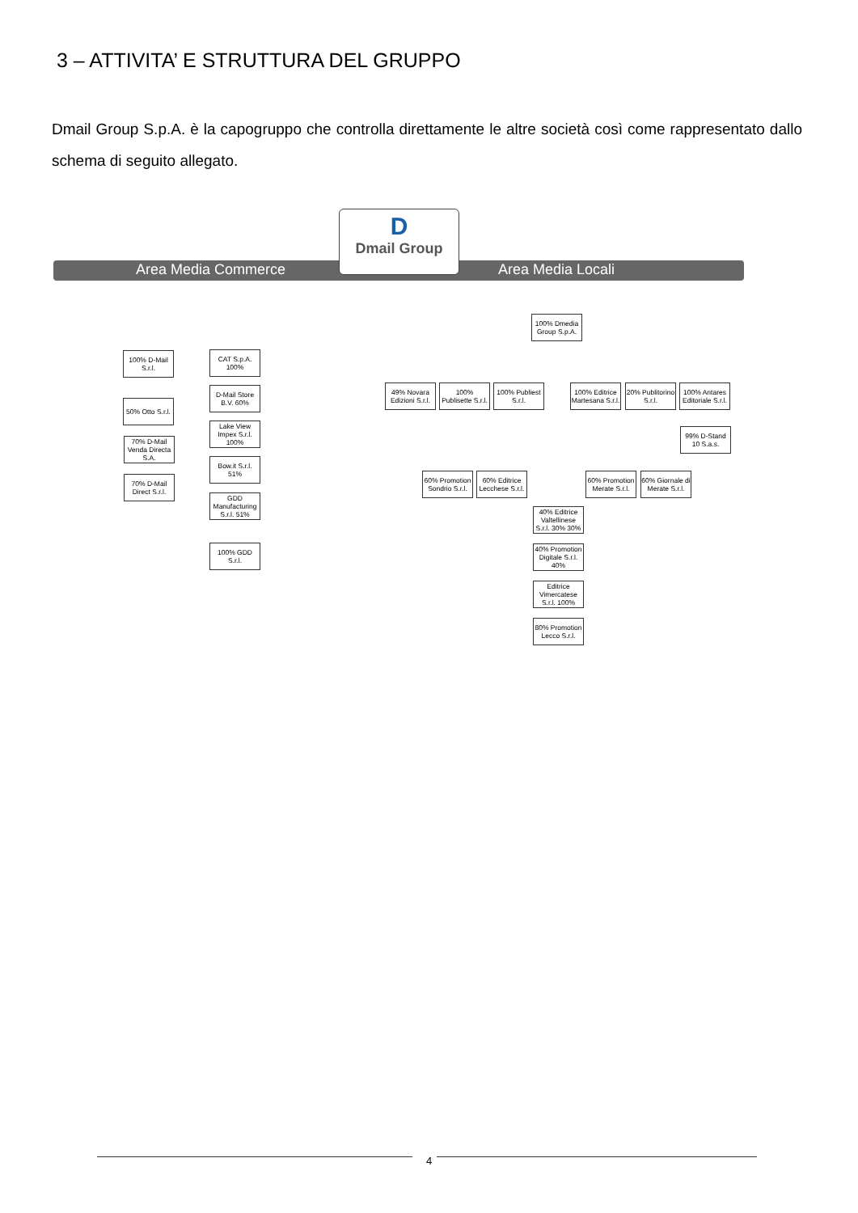3 – ATTIVITA’ E STRUTTURA DEL GRUPPO
Dmail Group S.p.A. è la capogruppo che controlla direttamente le altre società così come rappresentato dallo schema di seguito allegato.
Area Media Commerce Area Media Locali
D
Dmail Group
100% D-Mail S.r.l.
50% Otto S.r.l.
70% D-Mail Venda Directa S.A.
70% D-Mail Direct S.r.l.
CAT S.p.A. 100%
D-Mail Store B.V. 60%
Lake View Impex S.r.l. 100%
Bow.it S.r.l. 51%
GDD Manufacturing S.r.l. 51%
100% GDD S.r.l.
100% Dmedia Group S.p.A.
49% Novara Edizioni S.r.l.
100% Publisette S.r.l.
100% Publiest S.r.l.
100% Editrice Martesana S.r.l.
20% Publitorino S.r.l.
100% Antares Editoriale S.r.l.
99% D-Stand 10 S.a.s.
60% Promotion Sondrio S.r.l.
60% Editrice Lecchese S.r.l.
60% Promotion Merate S.r.l.
60% Giornale di Merate S.r.l.
40% Editrice Valtellinese S.r.l. 30% 30%
40% Promotion Digitale S.r.l. 40%
Editrice Vimercatese S.r.l. 100%
80% Promotion Lecco S.r.l.
4